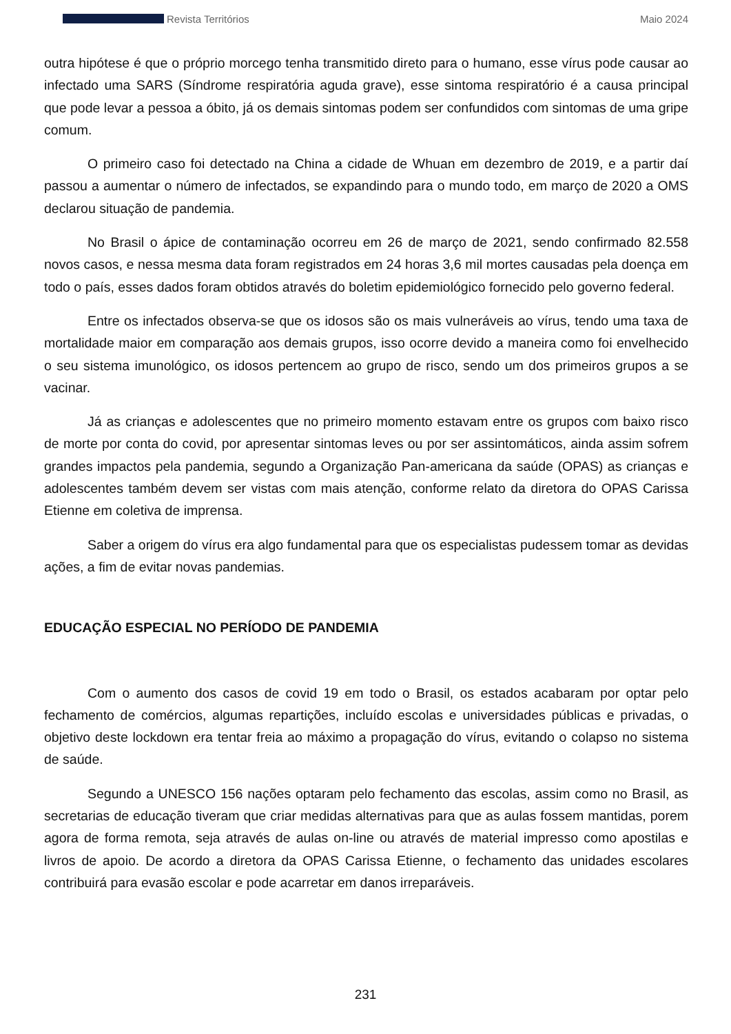Revista Territórios Maio 2024
outra hipótese é que o próprio morcego tenha transmitido direto para o humano, esse vírus pode causar ao infectado uma SARS (Síndrome respiratória aguda grave), esse sintoma respiratório é a causa principal que pode levar a pessoa a óbito, já os demais sintomas podem ser confundidos com sintomas de uma gripe comum.
O primeiro caso foi detectado na China a cidade de Whuan em dezembro de 2019, e a partir daí passou a aumentar o número de infectados, se expandindo para o mundo todo, em março de 2020 a OMS declarou situação de pandemia.
No Brasil o ápice de contaminação ocorreu em 26 de março de 2021, sendo confirmado 82.558 novos casos, e nessa mesma data foram registrados em 24 horas 3,6 mil mortes causadas pela doença em todo o país, esses dados foram obtidos através do boletim epidemiológico fornecido pelo governo federal.
Entre os infectados observa-se que os idosos são os mais vulneráveis ao vírus, tendo uma taxa de mortalidade maior em comparação aos demais grupos, isso ocorre devido a maneira como foi envelhecido o seu sistema imunológico, os idosos pertencem ao grupo de risco, sendo um dos primeiros grupos a se vacinar.
Já as crianças e adolescentes que no primeiro momento estavam entre os grupos com baixo risco de morte por conta do covid, por apresentar sintomas leves ou por ser assintomáticos, ainda assim sofrem grandes impactos pela pandemia, segundo a Organização Pan-americana da saúde (OPAS) as crianças e adolescentes também devem ser vistas com mais atenção, conforme relato da diretora do OPAS Carissa Etienne em coletiva de imprensa.
Saber a origem do vírus era algo fundamental para que os especialistas pudessem tomar as devidas ações, a fim de evitar novas pandemias.
EDUCAÇÃO ESPECIAL NO PERÍODO DE PANDEMIA
Com o aumento dos casos de covid 19 em todo o Brasil, os estados acabaram por optar pelo fechamento de comércios, algumas repartições, incluído escolas e universidades públicas e privadas, o objetivo deste lockdown era tentar freia ao máximo a propagação do vírus, evitando o colapso no sistema de saúde.
Segundo a UNESCO 156 nações optaram pelo fechamento das escolas, assim como no Brasil, as secretarias de educação tiveram que criar medidas alternativas para que as aulas fossem mantidas, porem agora de forma remota, seja através de aulas on-line ou através de material impresso como apostilas e livros de apoio. De acordo a diretora da OPAS Carissa Etienne, o fechamento das unidades escolares contribuirá para evasão escolar e pode acarretar em danos irreparáveis.
231